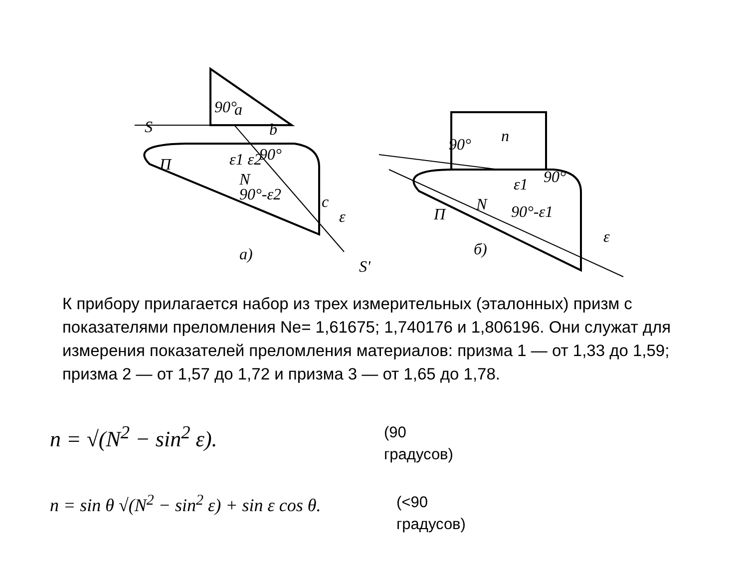S
П
N
a)
S'
c
П
N
б)
ε
ε
90°
a
b
90°
90°
90°
90°-ε2
90°-ε1
ε1 ε2
n
ε1
К прибору прилагается набор из трех измерительных (эталонных) призм с показателями преломления Ne= 1,61675; 1,740176 и 1,806196. Они служат для измерения показателей преломления материалов: призма 1 — от 1,33 до 1,59; призма 2 — от 1,57 до 1,72 и призма 3 — от 1,65 до 1,78.
n = √(N<sup>2</sup> − sin<sup>2</sup> ε).
(90
градусов)
n = sin θ √(N<sup>2</sup> − sin<sup>2</sup> ε) + sin ε cos θ.
(<90
градусов)